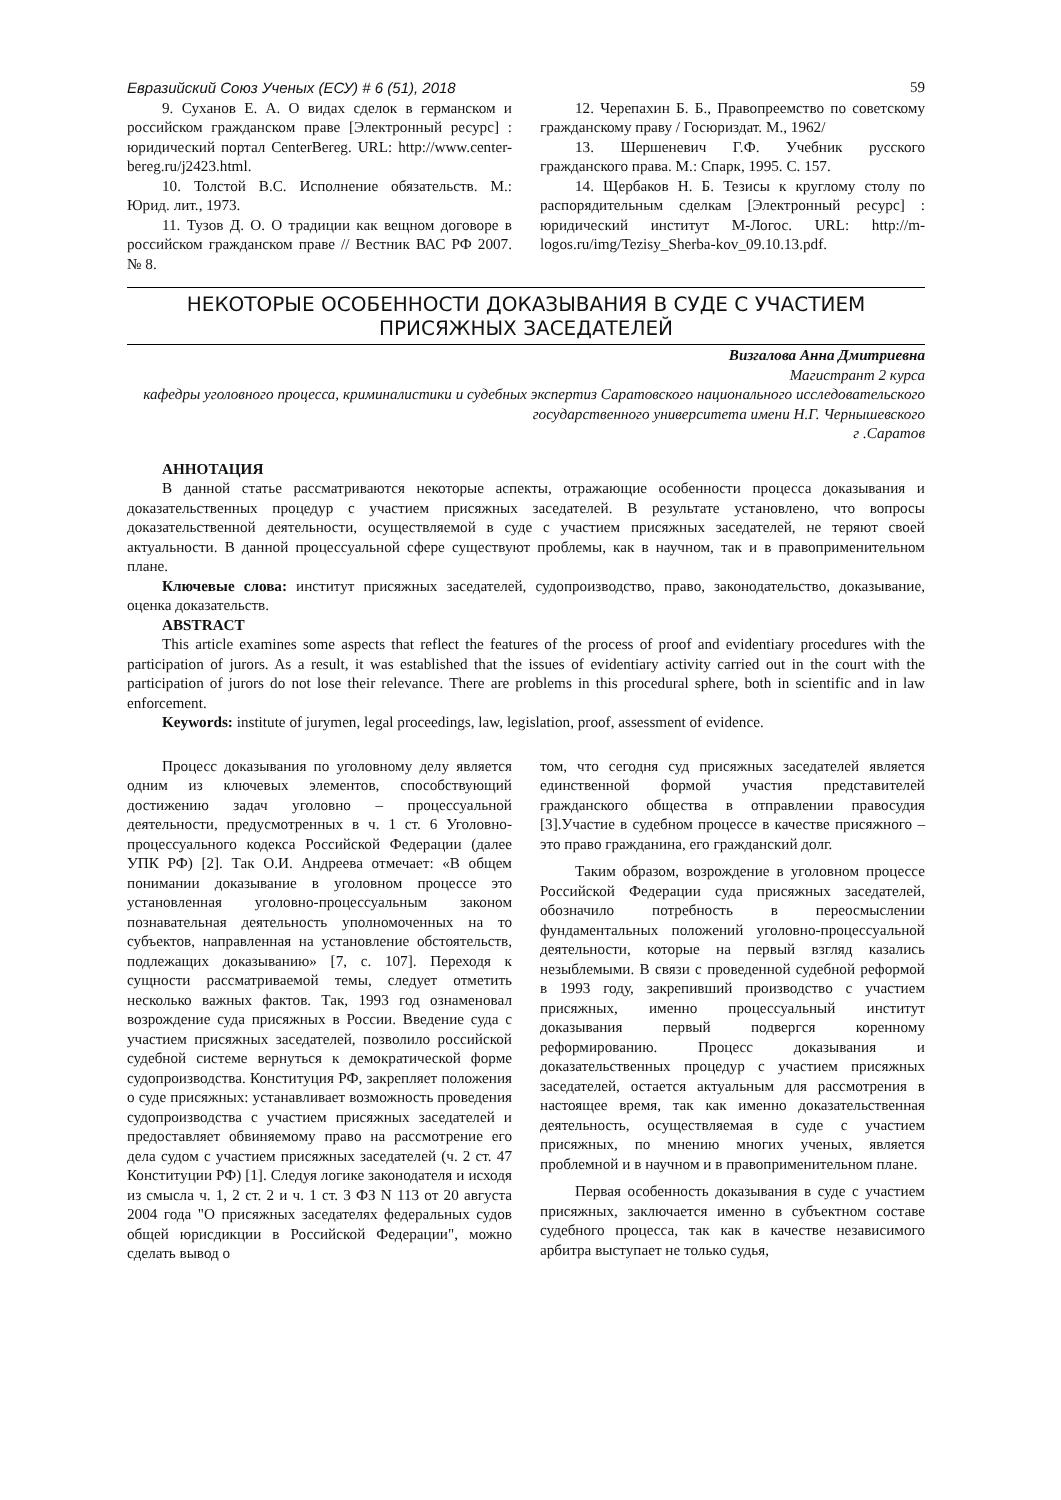Евразийский Союз Ученых (ЕСУ) # 6 (51), 2018 59
9. Суханов Е. А. О видах сделок в германском и российском гражданском праве [Электронный ресурс] : юридический портал CenterBereg. URL: http://www.center-bereg.ru/j2423.html.
10. Толстой В.С. Исполнение обязательств. М.: Юрид. лит., 1973.
11. Тузов Д. О. О традиции как вещном договоре в российском гражданском праве // Вестник ВАС РФ 2007. № 8.
12. Черепахин Б. Б., Правопреемство по советскому гражданскому праву / Госюриздат. М., 1962/
13. Шершеневич Г.Ф. Учебник русского гражданского права. М.: Спарк, 1995. С. 157.
14. Щербаков Н. Б. Тезисы к круглому столу по распорядительным сделкам [Электронный ресурс] : юридический институт М-Логос. URL: http://m-logos.ru/img/Tezisy_Sherba-kov_09.10.13.pdf.
НЕКОТОРЫЕ ОСОБЕННОСТИ ДОКАЗЫВАНИЯ В СУДЕ С УЧАСТИЕМ
ПРИСЯЖНЫХ ЗАСЕДАТЕЛЕЙ
Визгалова Анна Дмитриевна
Магистрант 2 курса
кафедры уголовного процесса, криминалистики и судебных экспертиз Саратовского национального исследовательского государственного университета имени Н.Г. Чернышевского
г .Саратов
АННОТАЦИЯ
В данной статье рассматриваются некоторые аспекты, отражающие особенности процесса доказывания и доказательственных процедур с участием присяжных заседателей. В результате установлено, что вопросы доказательственной деятельности, осуществляемой в суде с участием присяжных заседателей, не теряют своей актуальности. В данной процессуальной сфере существуют проблемы, как в научном, так и в правоприменительном плане.
Ключевые слова: институт присяжных заседателей, судопроизводство, право, законодательство, доказывание, оценка доказательств.
ABSTRACT
This article examines some aspects that reflect the features of the process of proof and evidentiary procedures with the participation of jurors. As a result, it was established that the issues of evidentiary activity carried out in the court with the participation of jurors do not lose their relevance. There are problems in this procedural sphere, both in scientific and in law enforcement.
Keywords: institute of jurymen, legal proceedings, law, legislation, proof, assessment of evidence.
Процесс доказывания по уголовному делу является одним из ключевых элементов, способствующий достижению задач уголовно – процессуальной деятельности, предусмотренных в ч. 1 ст. 6 Уголовно-процессуального кодекса Российской Федерации (далее УПК РФ) [2]. Так О.И. Андреева отмечает: «В общем понимании доказывание в уголовном процессе это установленная уголовно-процессуальным законом познавательная деятельность уполномоченных на то субъектов, направленная на установление обстоятельств, подлежащих доказыванию» [7, с. 107]. Переходя к сущности рассматриваемой темы, следует отметить несколько важных фактов. Так, 1993 год ознаменовал возрождение суда присяжных в России. Введение суда с участием присяжных заседателей, позволило российской судебной системе вернуться к демократической форме судопроизводства. Конституция РФ, закрепляет положения о суде присяжных: устанавливает возможность проведения судопроизводства с участием присяжных заседателей и предоставляет обвиняемому право на рассмотрение его дела судом с участием присяжных заседателей (ч. 2 ст. 47 Конституции РФ) [1]. Следуя логике законодателя и исходя из смысла ч. 1, 2 ст. 2 и ч. 1 ст. 3 ФЗ N 113 от 20 августа 2004 года "О присяжных заседателях федеральных судов общей юрисдикции в Российской Федерации", можно сделать вывод о
том, что сегодня суд присяжных заседателей является единственной формой участия представителей гражданского общества в отправлении правосудия [3].Участие в судебном процессе в качестве присяжного – это право гражданина, его гражданский долг.
Таким образом, возрождение в уголовном процессе Российской Федерации суда присяжных заседателей, обозначило потребность в переосмыслении фундаментальных положений уголовно-процессуальной деятельности, которые на первый взгляд казались незыблемыми. В связи с проведенной судебной реформой в 1993 году, закрепивший производство с участием присяжных, именно процессуальный институт доказывания первый подвергся коренному реформированию. Процесс доказывания и доказательственных процедур с участием присяжных заседателей, остается актуальным для рассмотрения в настоящее время, так как именно доказательственная деятельность, осуществляемая в суде с участием присяжных, по мнению многих ученых, является проблемной и в научном и в правоприменительном плане.
Первая особенность доказывания в суде с участием присяжных, заключается именно в субъектном составе судебного процесса, так как в качестве независимого арбитра выступает не только судья,